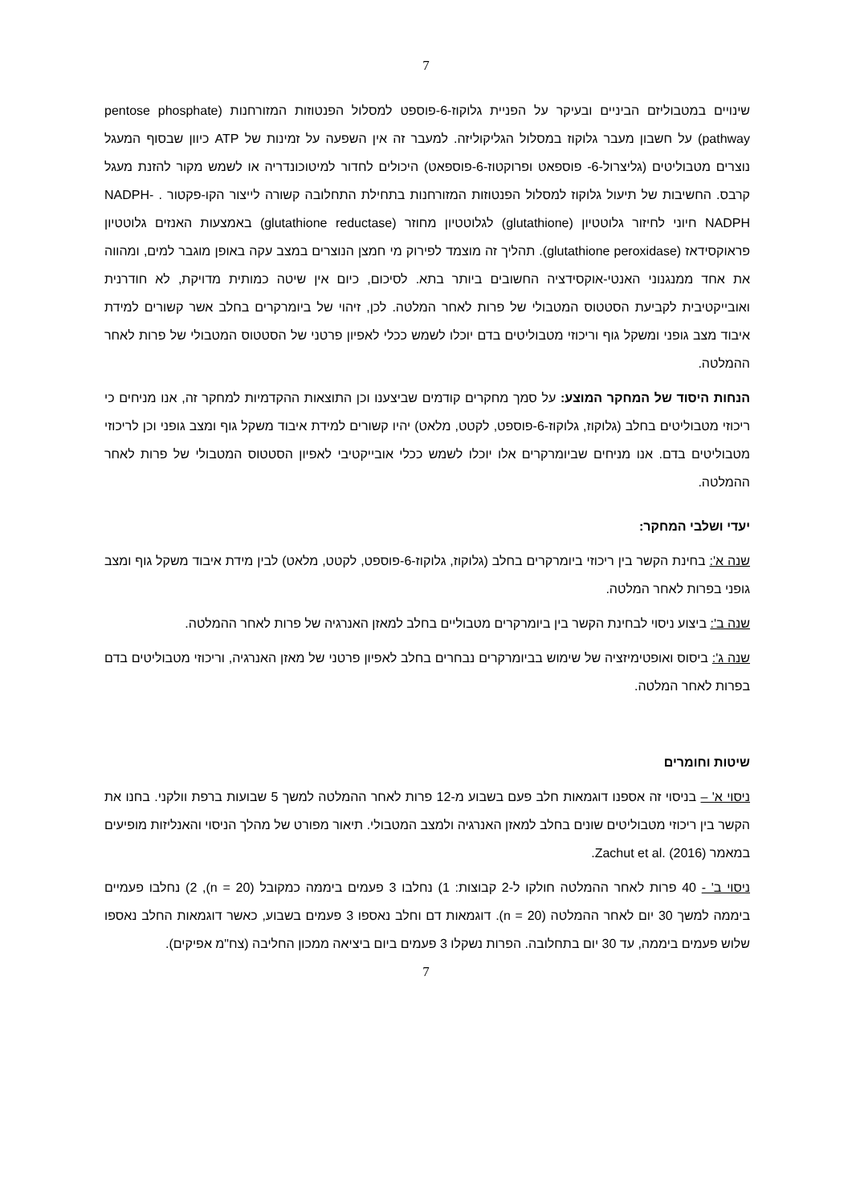7
שינויים במטבוליזם הביניים ובעיקר על הפניית גלוקוז-6-פוספט למסלול הפנטוזות המזורחנות (pentose phosphate pathway) על חשבון מעבר גלוקוז במסלול הגליקוליזה. למעבר זה אין השפעה על זמינות של ATP כיוון שבסוף המעגל נוצרים מטבוליטים (גליצרול-6- פוספאט ופרוקטוז-6-פוספאט) היכולים לחדור למיטוכונדריה או לשמש מקור להזנת מעגל קרבס. החשיבות של תיעול גלוקוז למסלול הפנטוזות המזורחנות בתחילת התחלובה קשורה לייצור הקו-פקטור NADPH- . NADPH חיוני לחיזור גלוטטיון (glutathione) לגלוטטיון מחוזר (glutathione reductase) באמצעות האנזים גלוטטיון פראוקסידאז (glutathione peroxidase). תהליך זה מוצמד לפירוק מי חמצן הנוצרים במצב עקה באופן מוגבר למים, ומהווה את אחד ממנגנוני האנטי-אוקסידציה החשובים ביותר בתא. לסיכום, כיום אין שיטה כמותית מדויקת, לא חודרנית ואובייקטיבית לקביעת הסטטוס המטבולי של פרות לאחר המלטה. לכן, זיהוי של ביומרקרים בחלב אשר קשורים למידת איבוד מצב גופני ומשקל גוף וריכוזי מטבוליטים בדם יוכלו לשמש ככלי לאפיון פרטני של הסטטוס המטבולי של פרות לאחר ההמלטה.
הנחות היסוד של המחקר המוצע: על סמך מחקרים קודמים שביצענו וכן התוצאות ההקדמיות למחקר זה, אנו מניחים כי ריכוזי מטבוליטים בחלב (גלוקוז, גלוקוז-6-פוספט, לקטט, מלאט) יהיו קשורים למידת איבוד משקל גוף ומצב גופני וכן לריכוזי מטבוליטים בדם. אנו מניחים שביומרקרים אלו יוכלו לשמש ככלי אובייקטיבי לאפיון הסטטוס המטבולי של פרות לאחר ההמלטה.
יעדי ושלבי המחקר:
שנה א': בחינת הקשר בין ריכוזי ביומרקרים בחלב (גלוקוז, גלוקוז-6-פוספט, לקטט, מלאט) לבין מידת איבוד משקל גוף ומצב גופני בפרות לאחר המלטה.
שנה ב': ביצוע ניסוי לבחינת הקשר בין ביומרקרים מטבוליים בחלב למאזן האנרגיה של פרות לאחר ההמלטה.
שנה ג': ביסוס ואופטימיזציה של שימוש בביומרקרים נבחרים בחלב לאפיון פרטני של מאזן האנרגיה, וריכוזי מטבוליטים בדם בפרות לאחר המלטה.
שיטות וחומרים
ניסוי א' – בניסוי זה אספנו דוגמאות חלב פעם בשבוע מ-12 פרות לאחר ההמלטה למשך 5 שבועות ברפת וולקני. בחנו את הקשר בין ריכוזי מטבוליטים שונים בחלב למאזן האנרגיה ולמצב המטבולי. תיאור מפורט של מהלך הניסוי והאנליזות מופיעים במאמר Zachut et al. (2016).
ניסוי ב' - 40 פרות לאחר ההמלטה חולקו ל-2 קבוצות: 1) נחלבו 3 פעמים ביממה כמקובל (n = 20), 2) נחלבו פעמיים ביממה למשך 30 יום לאחר ההמלטה (n = 20). דוגמאות דם וחלב נאספו 3 פעמים בשבוע, כאשר דוגמאות החלב נאספו שלוש פעמים ביממה, עד 30 יום בתחלובה. הפרות נשקלו 3 פעמים ביום ביציאה ממכון החליבה (צח"מ אפיקים).
7